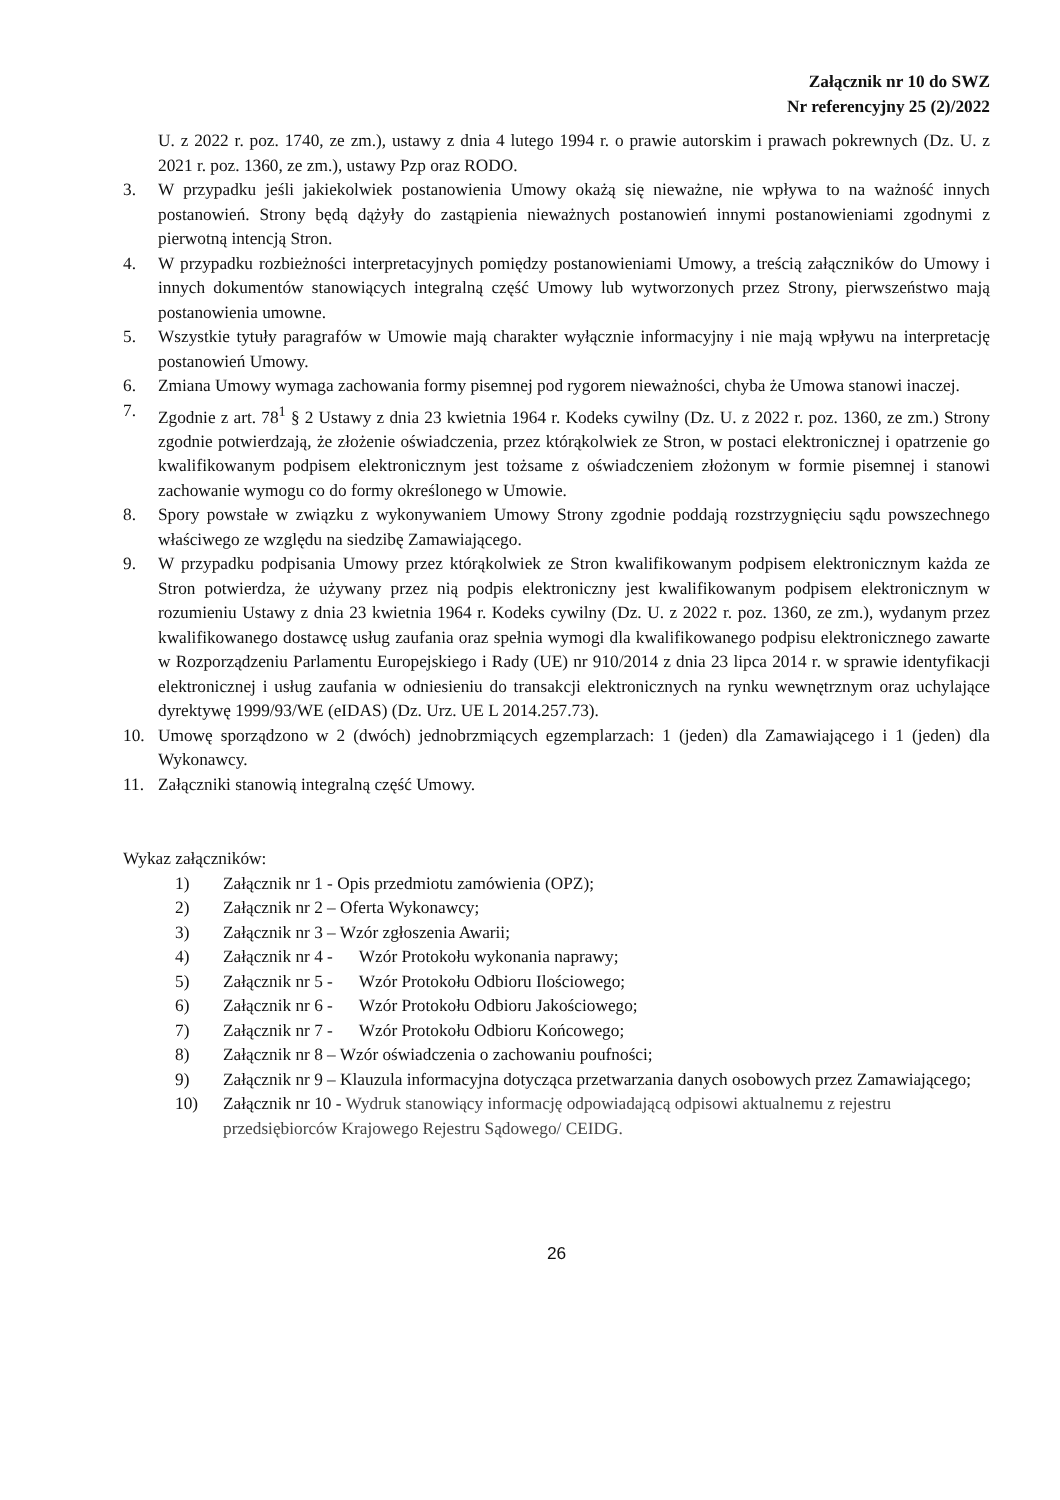Załącznik nr 10 do SWZ
Nr referencyjny 25 (2)/2022
U. z 2022 r. poz. 1740, ze zm.), ustawy z dnia 4 lutego 1994 r. o prawie autorskim i prawach pokrewnych (Dz. U. z 2021 r. poz. 1360, ze zm.), ustawy Pzp oraz RODO.
3. W przypadku jeśli jakiekolwiek postanowienia Umowy okażą się nieważne, nie wpływa to na ważność innych postanowień. Strony będą dążyły do zastąpienia nieważnych postanowień innymi postanowieniami zgodnymi z pierwotną intencją Stron.
4. W przypadku rozbieżności interpretacyjnych pomiędzy postanowieniami Umowy, a treścią załączników do Umowy i innych dokumentów stanowiących integralną część Umowy lub wytworzonych przez Strony, pierwszeństwo mają postanowienia umowne.
5. Wszystkie tytuły paragrafów w Umowie mają charakter wyłącznie informacyjny i nie mają wpływu na interpretację postanowień Umowy.
6. Zmiana Umowy wymaga zachowania formy pisemnej pod rygorem nieważności, chyba że Umowa stanowi inaczej.
7. Zgodnie z art. 78<sup>1</sup> § 2 Ustawy z dnia 23 kwietnia 1964 r. Kodeks cywilny (Dz. U. z 2022 r. poz. 1360, ze zm.) Strony zgodnie potwierdzają, że złożenie oświadczenia, przez którąkolwiek ze Stron, w postaci elektronicznej i opatrzenie go kwalifikowanym podpisem elektronicznym jest tożsame z oświadczeniem złożonym w formie pisemnej i stanowi zachowanie wymogu co do formy określonego w Umowie.
8. Spory powstałe w związku z wykonywaniem Umowy Strony zgodnie poddają rozstrzygnięciu sądu powszechnego właściwego ze względu na siedzibę Zamawiającego.
9. W przypadku podpisania Umowy przez którąkolwiek ze Stron kwalifikowanym podpisem elektronicznym każda ze Stron potwierdza, że używany przez nią podpis elektroniczny jest kwalifikowanym podpisem elektronicznym w rozumieniu Ustawy z dnia 23 kwietnia 1964 r. Kodeks cywilny (Dz. U. z 2022 r. poz. 1360, ze zm.), wydanym przez kwalifikowanego dostawcę usług zaufania oraz spełnia wymogi dla kwalifikowanego podpisu elektronicznego zawarte w Rozporządzeniu Parlamentu Europejskiego i Rady (UE) nr 910/2014 z dnia 23 lipca 2014 r. w sprawie identyfikacji elektronicznej i usług zaufania w odniesieniu do transakcji elektronicznych na rynku wewnętrznym oraz uchylające dyrektywę 1999/93/WE (eIDAS) (Dz. Urz. UE L 2014.257.73).
10. Umowę sporządzono w 2 (dwóch) jednobrzmiących egzemplarzach: 1 (jeden) dla Zamawiającego i 1 (jeden) dla Wykonawcy.
11. Załączniki stanowią integralną część Umowy.
Wykaz załączników:
1) Załącznik nr 1 - Opis przedmiotu zamówienia (OPZ);
2) Załącznik nr 2 – Oferta Wykonawcy;
3) Załącznik nr 3 – Wzór zgłoszenia Awarii;
4) Załącznik nr 4 - Wzór Protokołu wykonania naprawy;
5) Załącznik nr 5 - Wzór Protokołu Odbioru Ilościowego;
6) Załącznik nr 6 - Wzór Protokołu Odbioru Jakościowego;
7) Załącznik nr 7 - Wzór Protokołu Odbioru Końcowego;
8) Załącznik nr 8 – Wzór oświadczenia o zachowaniu poufności;
9) Załącznik nr 9 – Klauzula informacyjna dotycząca przetwarzania danych osobowych przez Zamawiającego;
10) Załącznik nr 10 - Wydruk stanowiący informację odpowiadającą odpisowi aktualnemu z rejestru przedsiębiorców Krajowego Rejestru Sądowego/ CEIDG.
26